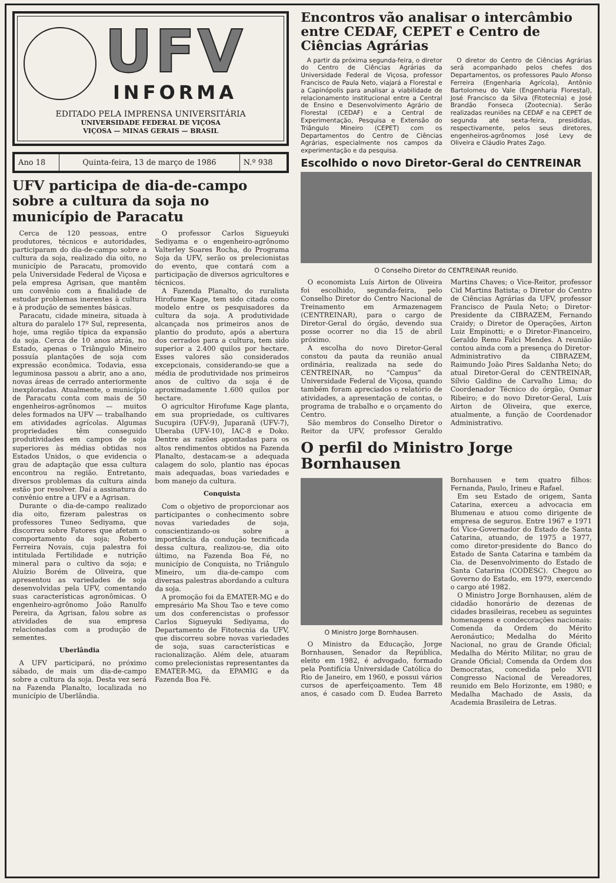UFV
INFORMA
EDITADO PELA IMPRENSA UNIVERSITÁRIA
UNIVERSIDADE FEDERAL DE VIÇOSA
VIÇOSA — MINAS GERAIS — BRASIL
| Ano 18 | Quinta-feira, 13 de março de 1986 | N.º 938 |
UFV participa de dia-de-campo sobre a cultura da soja no município de Paracatu
Cerca de 120 pessoas, entre produtores, técnicos e autoridades, participaram do dia-de-campo sobre a cultura da soja, realizado dia oito, no município de Paracatu, promovido pela Universidade Federal de Viçosa e pela empresa Agrisan, que mantêm um convênio com a finalidade de estudar problemas inerentes à cultura e à produção de sementes básicas.
Paracatu, cidade mineira, situada à altura do paralelo 17º Sul, representa, hoje, uma região típica da expansão da soja. Cerca de 10 anos atrás, no Estado, apenas o Triângulo Mineiro possuía plantações de soja com expressão econômica. Todavia, essa leguminosa passou a abrir, ano a ano, novas áreas de cerrado anteriormente inexploradas. Atualmente, o município de Paracatu conta com mais de 50 engenheiros-agrônomos — muitos deles formados na UFV — trabalhando em atividades agrícolas. Algumas propriedades têm conseguido produtividades em campos de soja superiores às médias obtidas nos Estados Unidos, o que evidencia o grau de adaptação que essa cultura encontrou na região. Entretanto, diversos problemas da cultura ainda estão por resolver. Daí a assinatura do convênio entre a UFV e a Agrisan.
Durante o dia-de-campo realizado dia oito, fizeram palestras os professores Tuneo Sediyama, que discorreu sobre Fatores que afetam o comportamento da soja; Roberto Ferreira Novais, cuja palestra foi intitulada Fertilidade e nutrição mineral para o cultivo da soja; e Aluízio Borém de Oliveira, que apresentou as variedades de soja desenvolvidas pela UFV, comentando suas características agronômicas. O engenheiro-agrônomo João Ranulfo Pereira, da Agrisan, falou sobre as atividades de sua empresa relacionadas com a produção de sementes.
Uberlândia
A UFV participará, no próximo sábado, de mais um dia-de-campo sobre a cultura da soja. Desta vez será na Fazenda Planalto, localizada no município de Uberlândia.
O professor Carlos Sigueyuki Sediyama e o engenheiro-agrônomo Valterley Soares Rocha, do Programa Soja da UFV, serão os prelecionistas do evento, que contará com a participação de diversos agricultores e técnicos.
A Fazenda Planalto, do ruralista Hirofume Kage, tem sido citada como modelo entre os pesquisadores da cultura da soja. A produtividade alcançada nos primeiros anos de plantio do produto, após a abertura dos cerrados para a cultura, tem sido superior a 2.400 quilos por hectare. Esses valores são considerados excepcionais, considerando-se que a média de produtividade nos primeiros anos de cultivo da soja é de aproximadamente 1.600 quilos por hectare.
O agricultor Hirofume Kage planta, em sua propriedade, os cultivares Sucupira (UFV-9), Juparanã (UFV-7), Uberaba (UFV-10), IAC-8 e Doko. Dentre as razões apontadas para os altos rendimentos obtidos na Fazenda Planalto, destacam-se a adequada calagem do solo, plantio nas épocas mais adequadas, boas variedades e bom manejo da cultura.
Conquista
Com o objetivo de proporcionar aos participantes o conhecimento sobre novas variedades de soja, conscientizando-os sobre a importância da condução tecnificada dessa cultura, realizou-se, dia oito último, na Fazenda Boa Fé, no município de Conquista, no Triângulo Mineiro, um dia-de-campo com diversas palestras abordando a cultura da soja.
A promoção foi da EMATER-MG e do empresário Ma Shou Tao e teve como um dos conferencistas o professor Carlos Sigueyuki Sediyama, do Departamento de Fitotecnia da UFV, que discorreu sobre novas variedades de soja, suas características e racionalização. Além dele, atuaram como prelecionistas representantes da EMATER-MG, da EPAMIG e da Fazenda Boa Fé.
Encontros vão analisar o intercâmbio entre CEDAF, CEPET e Centro de Ciências Agrárias
A partir da próxima segunda-feira, o diretor do Centro de Ciências Agrárias da Universidade Federal de Viçosa, professor Francisco de Paula Neto, viajará a Florestal e a Capinópolis para analisar a viabilidade de relacionamento institucional entre a Central de Ensino e Desenvolvimento Agrário de Florestal (CEDAF) e a Central de Experimentação, Pesquisa e Extensão do Triângulo Mineiro (CEPET) com os Departamentos do Centro de Ciências Agrárias, especialmente nos campos da experimentação e da pesquisa.
O diretor do Centro de Ciências Agrárias será acompanhado pelos chefes dos Departamentos, os professores Paulo Afonso Ferreira (Engenharia Agrícola), Antônio Bartolomeu do Vale (Engenharia Florestal), José Francisco da Silva (Fitotecnia) e José Brandão Fonseca (Zootecnia). Serão realizadas reuniões na CEDAF e na CEPET de segunda até sexta-feira, presididas, respectivamente, pelos seus diretores, engenheiros-agrônomos José Levy de Oliveira e Cláudio Prates Zago.
Escolhido o novo Diretor-Geral do CENTREINAR
O Conselho Diretor do CENTREINAR reunido.
O economista Luís Airton de Oliveira foi escolhido, segunda-feira, pelo Conselho Diretor do Centro Nacional de Treinamento em Armazenagem (CENTREINAR), para o cargo de Diretor-Geral do órgão, devendo sua posse ocorrer no dia 15 de abril próximo.
A escolha do novo Diretor-Geral constou da pauta da reunião anual ordinária, realizada na sede do CENTREINAR, no “Campus” da Universidade Federal de Viçosa, quando também foram apreciados o relatório de atividades, a apresentação de contas, o programa de trabalho e o orçamento do Centro.
São membros do Conselho Diretor o Reitor da UFV, professor Geraldo Martins Chaves; o Vice-Reitor, professor Cid Martins Batista; o Diretor do Centro de Ciências Agrárias da UFV, professor Francisco de Paula Neto; o Diretor-Presidente da CIBRAZEM, Fernando Craidy; o Diretor de Operações, Airton Luiz Empinotti; e o Diretor-Financeiro, Geraldo Remo Falci Mendes. A reunião contou ainda com a presença do Diretor-Administrativo da CIBRAZEM, Raimundo João Pires Saldanha Neto; do atual Diretor-Geral do CENTREINAR, Sílvio Galdino de Carvalho Lima; do Coordenador Técnico do órgão, Osmar Ribeiro; e do novo Diretor-Geral, Luís Airton de Oliveira, que exerce, atualmente, a função de Coordenador Administrativo.
O perfil do Ministro Jorge Bornhausen
O Ministro Jorge Bornhausen.
O Ministro da Educação, Jorge Bornhausen, Senador da República, eleito em 1982, é advogado, formado pela Pontifícia Universidade Católica do Rio de Janeiro, em 1960, e possui vários cursos de aperfeiçoamento. Tem 48 anos, é casado com D. Eudea Barreto Bornhausen e tem quatro filhos: Fernanda, Paulo, Irineu e Rafael.
Em seu Estado de origem, Santa Catarina, exerceu a advocacia em Blumenau e atuou como dirigente de empresa de seguros. Entre 1967 e 1971 foi Vice-Governador do Estado de Santa Catarina, atuando, de 1975 a 1977, como diretor-presidente do Banco do Estado de Santa Catarina e também da Cia. de Desenvolvimento do Estado de Santa Catarina (CODESC). Chegou ao Governo do Estado, em 1979, exercendo o cargo até 1982.
O Ministro Jorge Bornhausen, além de cidadão honorário de dezenas de cidades brasileiras, recebeu as seguintes homenagens e condecorações nacionais: Comenda da Ordem do Mérito Aeronáutico; Medalha do Mérito Nacional, no grau de Grande Oficial; Medalha do Mérito Militar, no grau de Grande Oficial; Comenda da Ordem dos Democratas, concedida pelo XVII Congresso Nacional de Vereadores, reunido em Belo Horizonte, em 1980; e Medalha Machado de Assis, da Academia Brasileira de Letras.